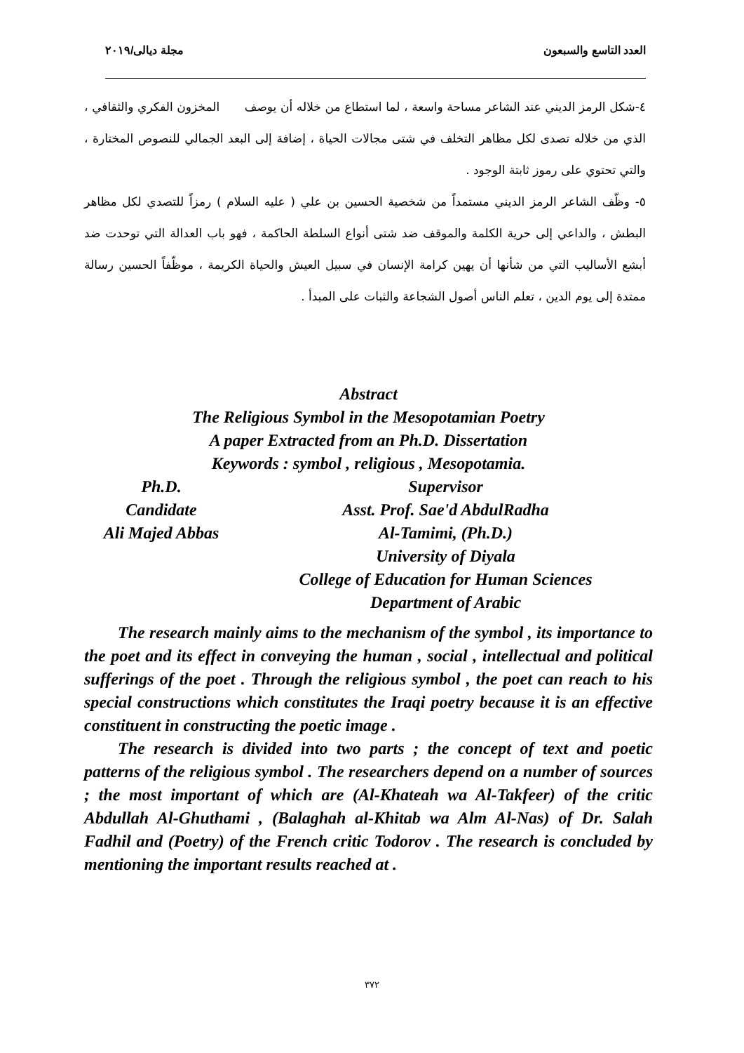العدد التاسع والسبعون مجلة ديالى/٢٠١٩
٤-شكل الرمز الديني عند الشاعر مساحة واسعة ، لما استطاع من خلاله أن يوصف المخزون الفكري والثقافي ، الذي من خلاله تصدى لكل مظاهر التخلف في شتى مجالات الحياة ، إضافة إلى البعد الجمالي للنصوص المختارة ، والتي تحتوي على رموز ثابتة الوجود .
٥- وظّف الشاعر الرمز الديني مستمداً من شخصية الحسين بن علي ( عليه السلام ) رمزاً للتصدي لكل مظاهر البطش ، والداعي إلى حرية الكلمة والموقف ضد شتى أنواع السلطة الحاكمة ، فهو باب العدالة التي توحدت ضد أبشع الأساليب التي من شأنها أن يهين كرامة الإنسان في سبيل العيش والحياة الكريمة ، موظّفاً الحسين رسالة ممتدة إلى يوم الدين ، تعلم الناس أصول الشجاعة والثبات على المبدأ .
Abstract
The Religious Symbol in the Mesopotamian Poetry
A paper Extracted from an Ph.D. Dissertation
Keywords : symbol , religious , Mesopotamia.
Ph.D.
Candidate
Ali Majed Abbas
Supervisor
Asst. Prof. Sae'd AbdulRadha
Al-Tamimi, (Ph.D.)
University of Diyala
College of Education for Human Sciences
Department of Arabic
  The research mainly aims to the mechanism of the symbol , its importance to the poet and its effect in conveying the human , social , intellectual and political sufferings of the poet . Through the religious symbol , the poet can reach to his special constructions which constitutes the Iraqi poetry because it is an effective constituent in constructing the poetic image .
  The research is divided into two parts ; the concept of text and poetic patterns of the religious symbol . The researchers depend on a number of sources ; the most important of which are (Al-Khateah wa Al-Takfeer) of the critic Abdullah Al-Ghuthami , (Balaghah al-Khitab wa Alm Al-Nas) of Dr. Salah Fadhil and (Poetry) of the French critic Todorov . The research is concluded by mentioning the important results reached at .
٣٧٢